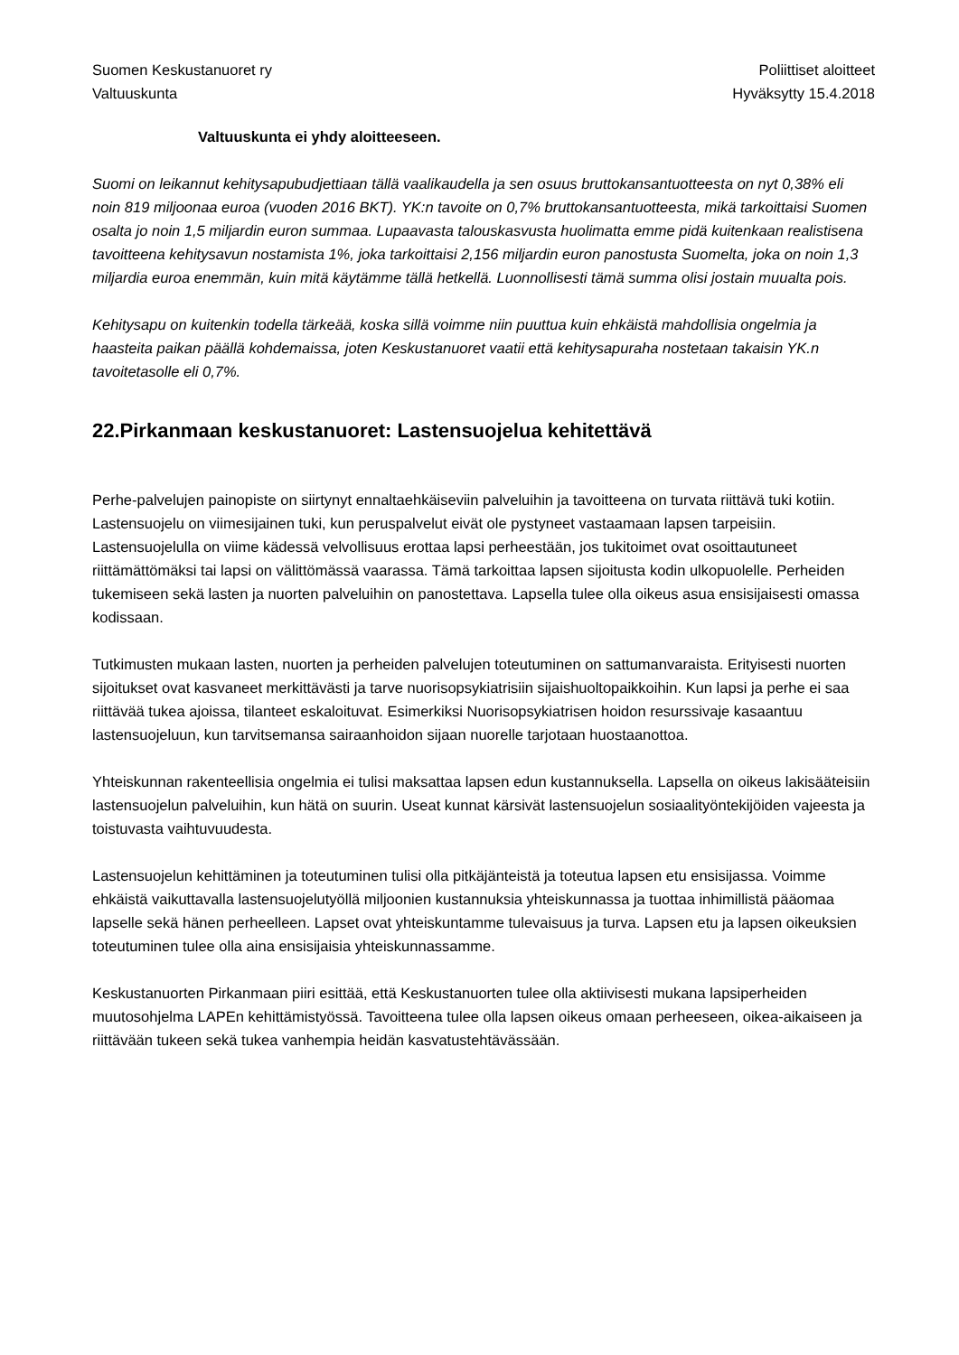Suomen Keskustanuoret ry
Valtuuskunta
Poliittiset aloitteet
Hyväksytty 15.4.2018
Valtuuskunta ei yhdy aloitteeseen.
Suomi on leikannut kehitysapubudjettiaan tällä vaalikaudella ja sen osuus bruttokansantuotteesta on nyt 0,38% eli noin 819 miljoonaa euroa (vuoden 2016 BKT). YK:n tavoite on 0,7% bruttokansantuotteesta, mikä tarkoittaisi Suomen osalta jo noin 1,5 miljardin euron summaa. Lupaavasta talouskasvusta huolimatta emme pidä kuitenkaan realistisena tavoitteena kehitysavun nostamista 1%, joka tarkoittaisi 2,156 miljardin euron panostusta Suomelta, joka on noin 1,3 miljardia euroa enemmän, kuin mitä käytämme tällä hetkellä. Luonnollisesti tämä summa olisi jostain muualta pois.
Kehitysapu on kuitenkin todella tärkeää, koska sillä voimme niin puuttua kuin ehkäistä mahdollisia ongelmia ja haasteita paikan päällä kohdemaissa, joten Keskustanuoret vaatii että kehitysapuraha nostetaan takaisin YK.n tavoitetasolle eli 0,7%.
22.Pirkanmaan keskustanuoret: Lastensuojelua kehitettävä
Perhe-palvelujen painopiste on siirtynyt ennaltaehkäiseviin palveluihin ja tavoitteena on turvata riittävä tuki kotiin. Lastensuojelu on viimesijainen tuki, kun peruspalvelut eivät ole pystyneet vastaamaan lapsen tarpeisiin. Lastensuojelulla on viime kädessä velvollisuus erottaa lapsi perheestään, jos tukitoimet ovat osoittautuneet riittämättömäksi tai lapsi on välittömässä vaarassa. Tämä tarkoittaa lapsen sijoitusta kodin ulkopuolelle. Perheiden tukemiseen sekä lasten ja nuorten palveluihin on panostettava. Lapsella tulee olla oikeus asua ensisijaisesti omassa kodissaan.
Tutkimusten mukaan lasten, nuorten ja perheiden palvelujen toteutuminen on sattumanvaraista. Erityisesti nuorten sijoitukset ovat kasvaneet merkittävästi ja tarve nuorisopsykiatrisiin sijaishuoltopaikkoihin. Kun lapsi ja perhe ei saa riittävää tukea ajoissa, tilanteet eskaloituvat. Esimerkiksi Nuorisopsykiatrisen hoidon resurssivaje kasaantuu lastensuojeluun, kun tarvitsemansa sairaanhoidon sijaan nuorelle tarjotaan huostaanottoa.
Yhteiskunnan rakenteellisia ongelmia ei tulisi maksattaa lapsen edun kustannuksella. Lapsella on oikeus lakisääteisiin lastensuojelun palveluihin, kun hätä on suurin. Useat kunnat kärsivät lastensuojelun sosiaalityöntekijöiden vajeesta ja toistuvasta vaihtuvuudesta.
Lastensuojelun kehittäminen ja toteutuminen tulisi olla pitkäjänteistä ja toteutua lapsen etu ensisijassa. Voimme ehkäistä vaikuttavalla lastensuojelutyöllä miljoonien kustannuksia yhteiskunnassa ja tuottaa inhimillistä pääomaa lapselle sekä hänen perheelleen. Lapset ovat yhteiskuntamme tulevaisuus ja turva. Lapsen etu ja lapsen oikeuksien toteutuminen tulee olla aina ensisijaisia yhteiskunnassamme.
Keskustanuorten Pirkanmaan piiri esittää, että Keskustanuorten tulee olla aktiivisesti mukana lapsiperheiden muutosohjelma LAPEn kehittämistyössä. Tavoitteena tulee olla lapsen oikeus omaan perheeseen, oikea-aikaiseen ja riittävään tukeen sekä tukea vanhempia heidän kasvatustehtävässään.